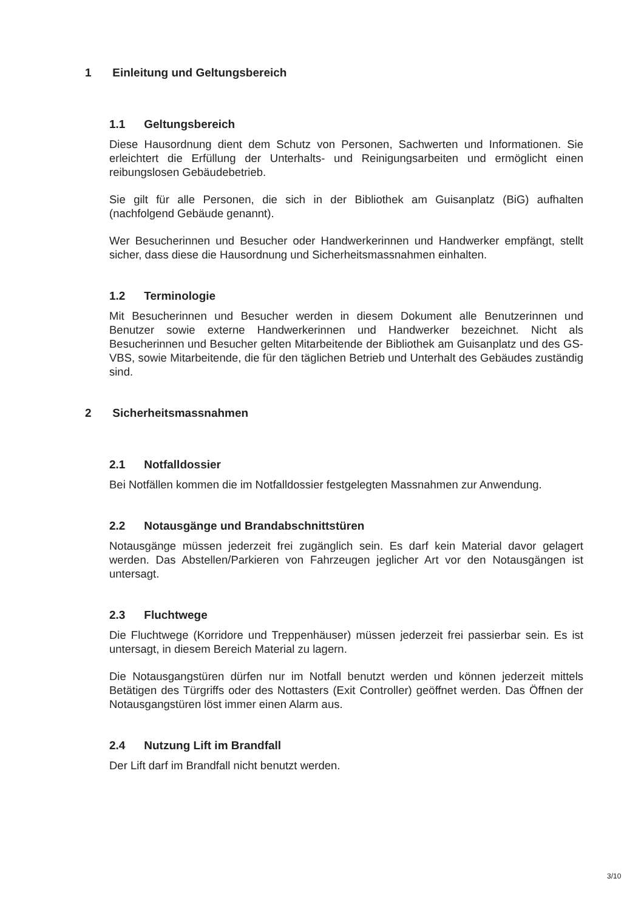1 Einleitung und Geltungsbereich
1.1 Geltungsbereich
Diese Hausordnung dient dem Schutz von Personen, Sachwerten und Informationen. Sie erleichtert die Erfüllung der Unterhalts- und Reinigungsarbeiten und ermöglicht einen reibungslosen Gebäudebetrieb.
Sie gilt für alle Personen, die sich in der Bibliothek am Guisanplatz (BiG) aufhalten (nachfolgend Gebäude genannt).
Wer Besucherinnen und Besucher oder Handwerkerinnen und Handwerker empfängt, stellt sicher, dass diese die Hausordnung und Sicherheitsmassnahmen einhalten.
1.2 Terminologie
Mit Besucherinnen und Besucher werden in diesem Dokument alle Benutzerinnen und Benutzer sowie externe Handwerkerinnen und Handwerker bezeichnet. Nicht als Besucherinnen und Besucher gelten Mitarbeitende der Bibliothek am Guisanplatz und des GS-VBS, sowie Mitarbeitende, die für den täglichen Betrieb und Unterhalt des Gebäudes zuständig sind.
2 Sicherheitsmassnahmen
2.1 Notfalldossier
Bei Notfällen kommen die im Notfalldossier festgelegten Massnahmen zur Anwendung.
2.2 Notausgänge und Brandabschnittstüren
Notausgänge müssen jederzeit frei zugänglich sein. Es darf kein Material davor gelagert werden. Das Abstellen/Parkieren von Fahrzeugen jeglicher Art vor den Notausgängen ist untersagt.
2.3 Fluchtwege
Die Fluchtwege (Korridore und Treppenhäuser) müssen jederzeit frei passierbar sein. Es ist untersagt, in diesem Bereich Material zu lagern.
Die Notausgangstüren dürfen nur im Notfall benutzt werden und können jederzeit mittels Betätigen des Türgriffs oder des Nottasters (Exit Controller) geöffnet werden. Das Öffnen der Notausgangstüren löst immer einen Alarm aus.
2.4 Nutzung Lift im Brandfall
Der Lift darf im Brandfall nicht benutzt werden.
3/10